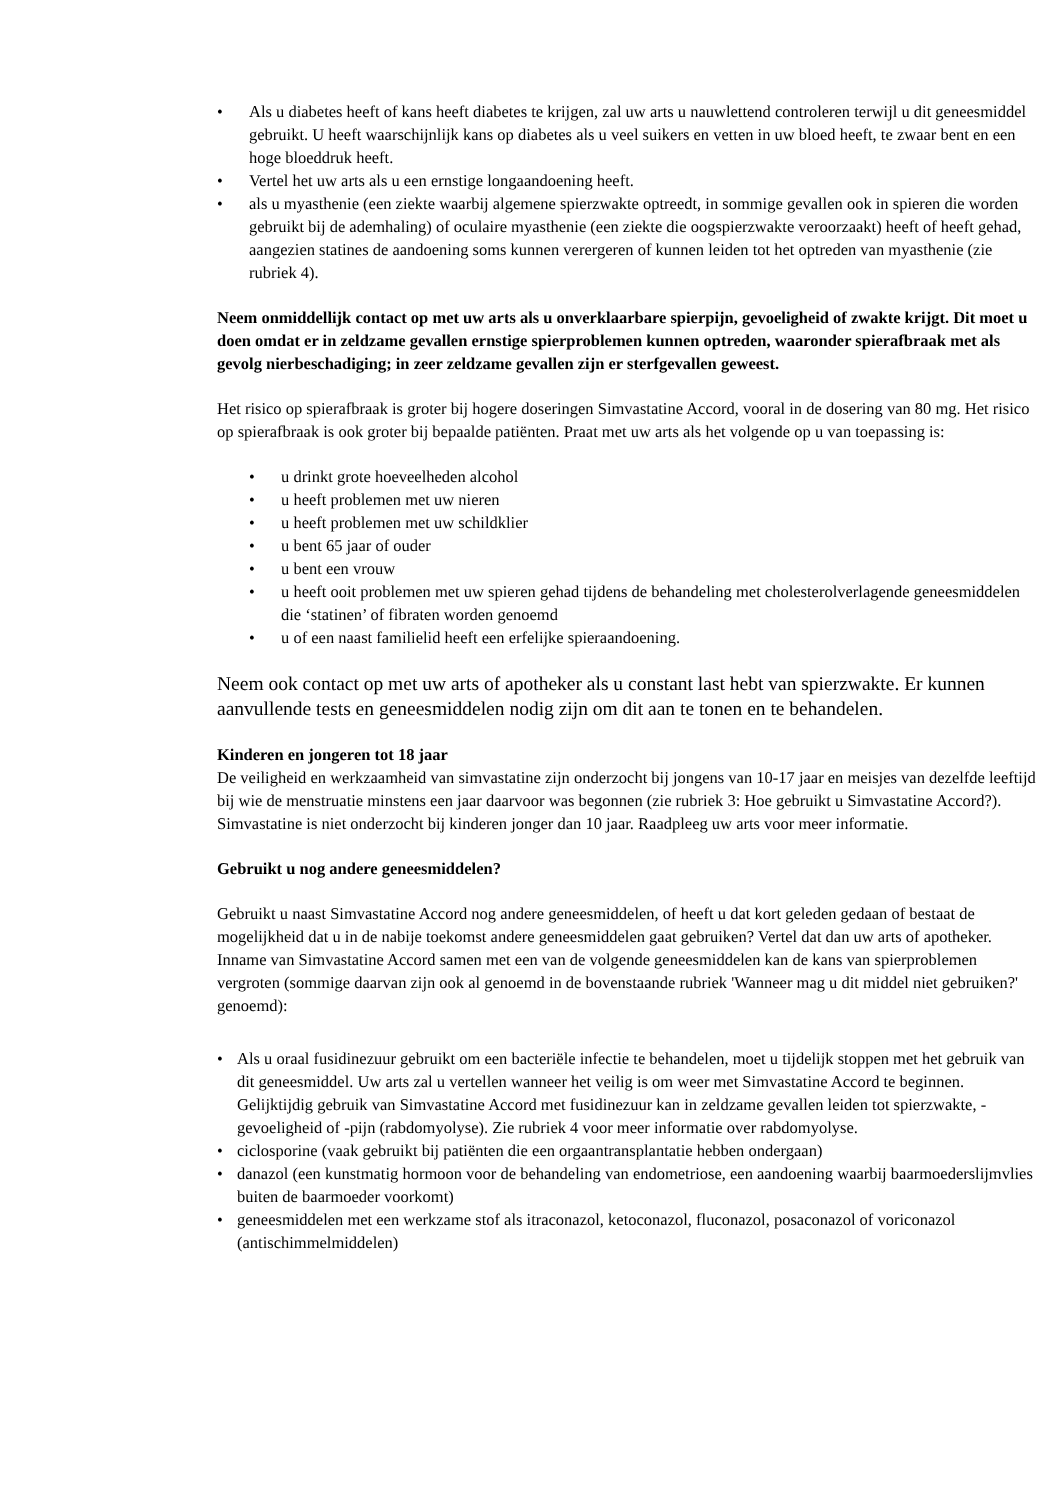• Als u diabetes heeft of kans heeft diabetes te krijgen, zal uw arts u nauwlettend controleren terwijl u dit geneesmiddel gebruikt. U heeft waarschijnlijk kans op diabetes als u veel suikers en vetten in uw bloed heeft, te zwaar bent en een hoge bloeddruk heeft.
• Vertel het uw arts als u een ernstige longaandoening heeft.
• als u myasthenie (een ziekte waarbij algemene spierzwakte optreedt, in sommige gevallen ook in spieren die worden gebruikt bij de ademhaling) of oculaire myasthenie (een ziekte die oogspierzwakte veroorzaakt) heeft of heeft gehad, aangezien statines de aandoening soms kunnen verergeren of kunnen leiden tot het optreden van myasthenie (zie rubriek 4).
Neem onmiddellijk contact op met uw arts als u onverklaarbare spierpijn, gevoeligheid of zwakte krijgt. Dit moet u doen omdat er in zeldzame gevallen ernstige spierproblemen kunnen optreden, waaronder spierafbraak met als gevolg nierbeschadiging; in zeer zeldzame gevallen zijn er sterfgevallen geweest.
Het risico op spierafbraak is groter bij hogere doseringen Simvastatine Accord, vooral in de dosering van 80 mg. Het risico op spierafbraak is ook groter bij bepaalde patiënten. Praat met uw arts als het volgende op u van toepassing is:
• u drinkt grote hoeveelheden alcohol
• u heeft problemen met uw nieren
• u heeft problemen met uw schildklier
• u bent 65 jaar of ouder
• u bent een vrouw
• u heeft ooit problemen met uw spieren gehad tijdens de behandeling met cholesterolverlagende geneesmiddelen die ‘statinen’ of fibraten worden genoemd
• u of een naast familielid heeft een erfelijke spieraandoening.
Neem ook contact op met uw arts of apotheker als u constant last hebt van spierzwakte. Er kunnen aanvullende tests en geneesmiddelen nodig zijn om dit aan te tonen en te behandelen.
Kinderen en jongeren tot 18 jaar
De veiligheid en werkzaamheid van simvastatine zijn onderzocht bij jongens van 10-17 jaar en meisjes van dezelfde leeftijd bij wie de menstruatie minstens een jaar daarvoor was begonnen (zie rubriek 3: Hoe gebruikt u Simvastatine Accord?). Simvastatine is niet onderzocht bij kinderen jonger dan 10 jaar. Raadpleeg uw arts voor meer informatie.
Gebruikt u nog andere geneesmiddelen?
Gebruikt u naast Simvastatine Accord nog andere geneesmiddelen, of heeft u dat kort geleden gedaan of bestaat de mogelijkheid dat u in de nabije toekomst andere geneesmiddelen gaat gebruiken? Vertel dat dan uw arts of apotheker. Inname van Simvastatine Accord samen met een van de volgende geneesmiddelen kan de kans van spierproblemen vergroten (sommige daarvan zijn ook al genoemd in de bovenstaande rubriek 'Wanneer mag u dit middel niet gebruiken?' genoemd):
• Als u oraal fusidinezuur gebruikt om een bacteriële infectie te behandelen, moet u tijdelijk stoppen met het gebruik van dit geneesmiddel. Uw arts zal u vertellen wanneer het veilig is om weer met Simvastatine Accord te beginnen. Gelijktijdig gebruik van Simvastatine Accord met fusidinezuur kan in zeldzame gevallen leiden tot spierzwakte, -gevoeligheid of -pijn (rabdomyolyse). Zie rubriek 4 voor meer informatie over rabdomyolyse.
• ciclosporine (vaak gebruikt bij patiënten die een orgaantransplantatie hebben ondergaan)
• danazol (een kunstmatig hormoon voor de behandeling van endometriose, een aandoening waarbij baarmoederslijmvlies buiten de baarmoeder voorkomt)
• geneesmiddelen met een werkzame stof als itraconazol, ketoconazol, fluconazol, posaconazol of voriconazol (antischimmelmiddelen)